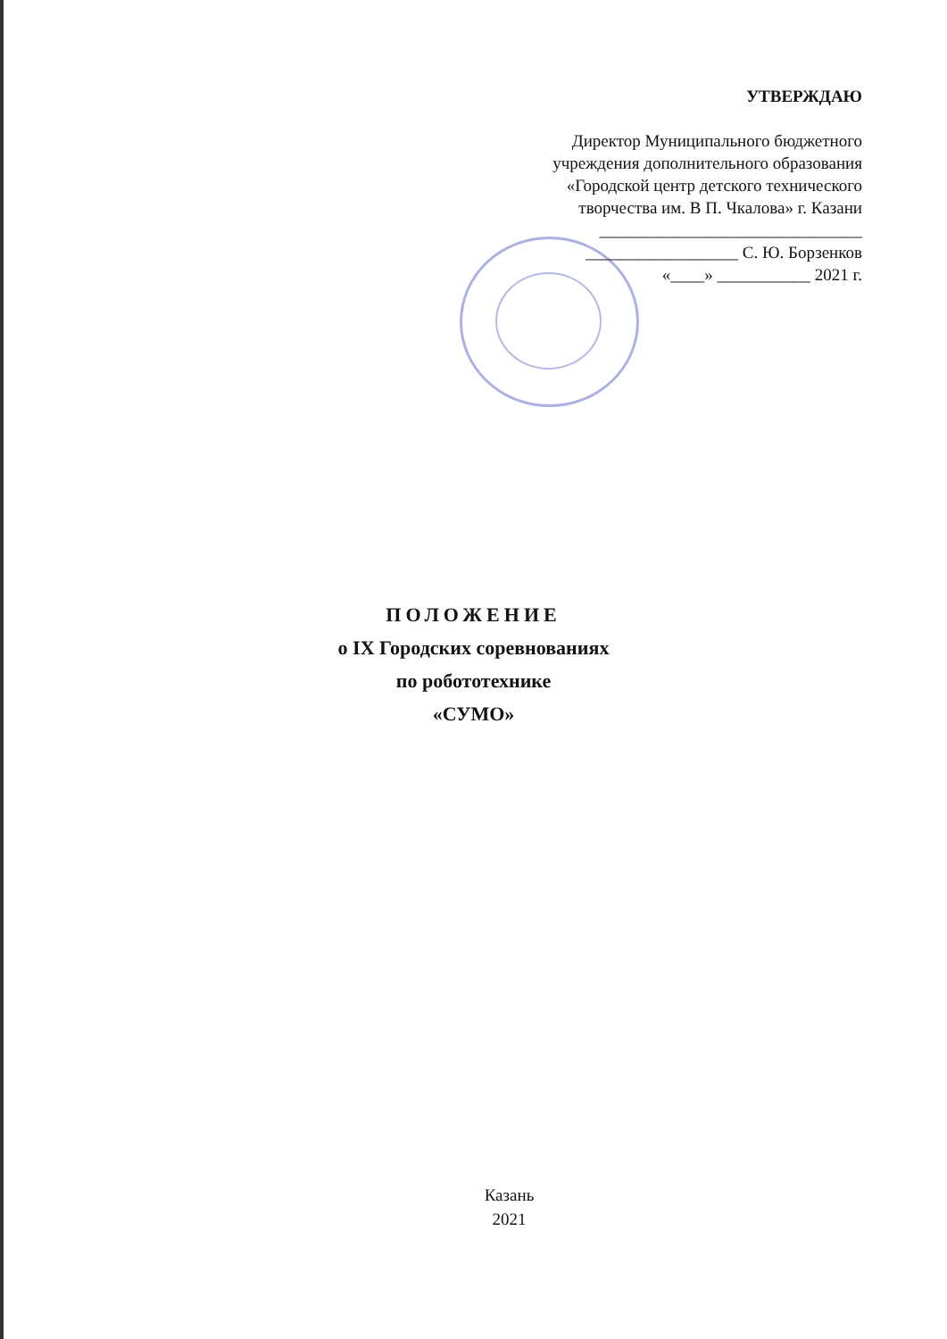УТВЕРЖДАЮ
Директор Муниципального бюджетного
учреждения дополнительного образования
«Городской центр детского технического
творчества им. В П. Чкалова» г. Казани
_______________________________
__________________ С. Ю. Борзенков
«____» ___________ 2021 г.
ПОЛОЖЕНИЕ
о IX Городских соревнованиях
по робототехнике
«СУМО»
Казань
2021